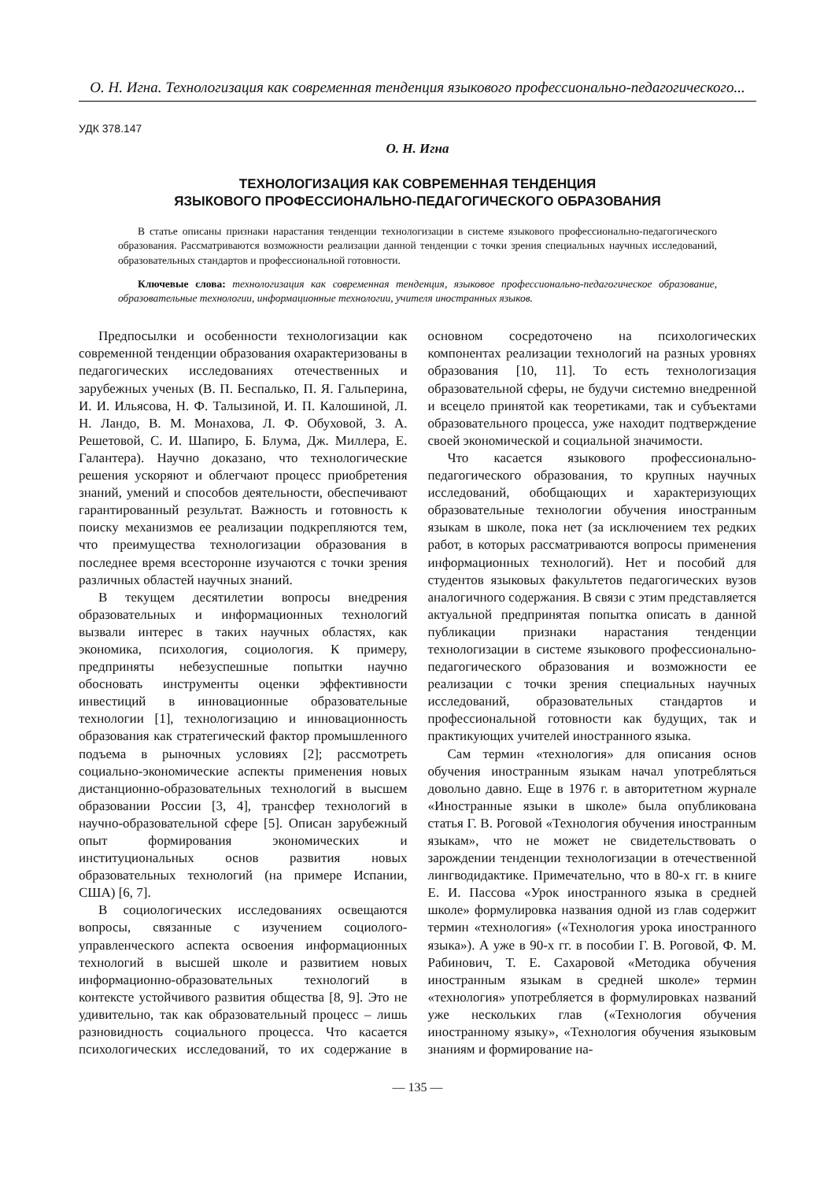О. Н. Игна. Технологизация как современная тенденция языкового профессионально-педагогического...
УДК 378.147
О. Н. Игна
ТЕХНОЛОГИЗАЦИЯ КАК СОВРЕМЕННАЯ ТЕНДЕНЦИЯ
ЯЗЫКОВОГО ПРОФЕССИОНАЛЬНО-ПЕДАГОГИЧЕСКОГО ОБРАЗОВАНИЯ
В статье описаны признаки нарастания тенденции технологизации в системе языкового профессионально-педагогического образования. Рассматриваются возможности реализации данной тенденции с точки зрения специальных научных исследований, образовательных стандартов и профессиональной готовности.
Ключевые слова: технологизация как современная тенденция, языковое профессионально-педагогическое образование, образовательные технологии, информационные технологии, учителя иностранных языков.
Предпосылки и особенности технологизации как современной тенденции образования охарактеризованы в педагогических исследованиях отечественных и зарубежных ученых (В. П. Беспалько, П. Я. Гальперина, И. И. Ильясова, Н. Ф. Талызиной, И. П. Калошиной, Л. Н. Ландо, В. М. Монахова, Л. Ф. Обуховой, З. А. Решетовой, С. И. Шапиро, Б. Блума, Дж. Миллера, Е. Галантера). Научно доказано, что технологические решения ускоряют и облегчают процесс приобретения знаний, умений и способов деятельности, обеспечивают гарантированный результат. Важность и готовность к поиску механизмов ее реализации подкрепляются тем, что преимущества технологизации образования в последнее время всесторонне изучаются с точки зрения различных областей научных знаний.
В текущем десятилетии вопросы внедрения образовательных и информационных технологий вызвали интерес в таких научных областях, как экономика, психология, социология. К примеру, предприняты небезуспешные попытки научно обосновать инструменты оценки эффективности инвестиций в инновационные образовательные технологии [1], технологизацию и инновационность образования как стратегический фактор промышленного подъема в рыночных условиях [2]; рассмотреть социально-экономические аспекты применения новых дистанционно-образовательных технологий в высшем образовании России [3, 4], трансфер технологий в научно-образовательной сфере [5]. Описан зарубежный опыт формирования экономических и институциональных основ развития новых образовательных технологий (на примере Испании, США) [6, 7].
В социологических исследованиях освещаются вопросы, связанные с изучением социолого-управленческого аспекта освоения информационных технологий в высшей школе и развитием новых информационно-образовательных технологий в контексте устойчивого развития общества [8, 9]. Это не удивительно, так как образовательный процесс – лишь разновидность социального процесса. Что касается психологических исследований, то их содержание в основном сосредоточено на психологических компонентах реализации технологий на разных уровнях образования [10, 11]. То есть технологизация образовательной сферы, не будучи системно внедренной и всецело принятой как теоретиками, так и субъектами образовательного процесса, уже находит подтверждение своей экономической и социальной значимости.
Что касается языкового профессионально-педагогического образования, то крупных научных исследований, обобщающих и характеризующих образовательные технологии обучения иностранным языкам в школе, пока нет (за исключением тех редких работ, в которых рассматриваются вопросы применения информационных технологий). Нет и пособий для студентов языковых факультетов педагогических вузов аналогичного содержания. В связи с этим представляется актуальной предпринятая попытка описать в данной публикации признаки нарастания тенденции технологизации в системе языкового профессионально-педагогического образования и возможности ее реализации с точки зрения специальных научных исследований, образовательных стандартов и профессиональной готовности как будущих, так и практикующих учителей иностранного языка.
Сам термин «технология» для описания основ обучения иностранным языкам начал употребляться довольно давно. Еще в 1976 г. в авторитетном журнале «Иностранные языки в школе» была опубликована статья Г. В. Роговой «Технология обучения иностранным языкам», что не может не свидетельствовать о зарождении тенденции технологизации в отечественной лингводидактике. Примечательно, что в 80-х гг. в книге Е. И. Пассова «Урок иностранного языка в средней школе» формулировка названия одной из глав содержит термин «технология» («Технология урока иностранного языка»). А уже в 90-х гг. в пособии Г. В. Роговой, Ф. М. Рабинович, Т. Е. Сахаровой «Методика обучения иностранным языкам в средней школе» термин «технология» употребляется в формулировках названий уже нескольких глав («Технология обучения иностранному языку», «Технология обучения языковым знаниям и формирование на-
— 135 —